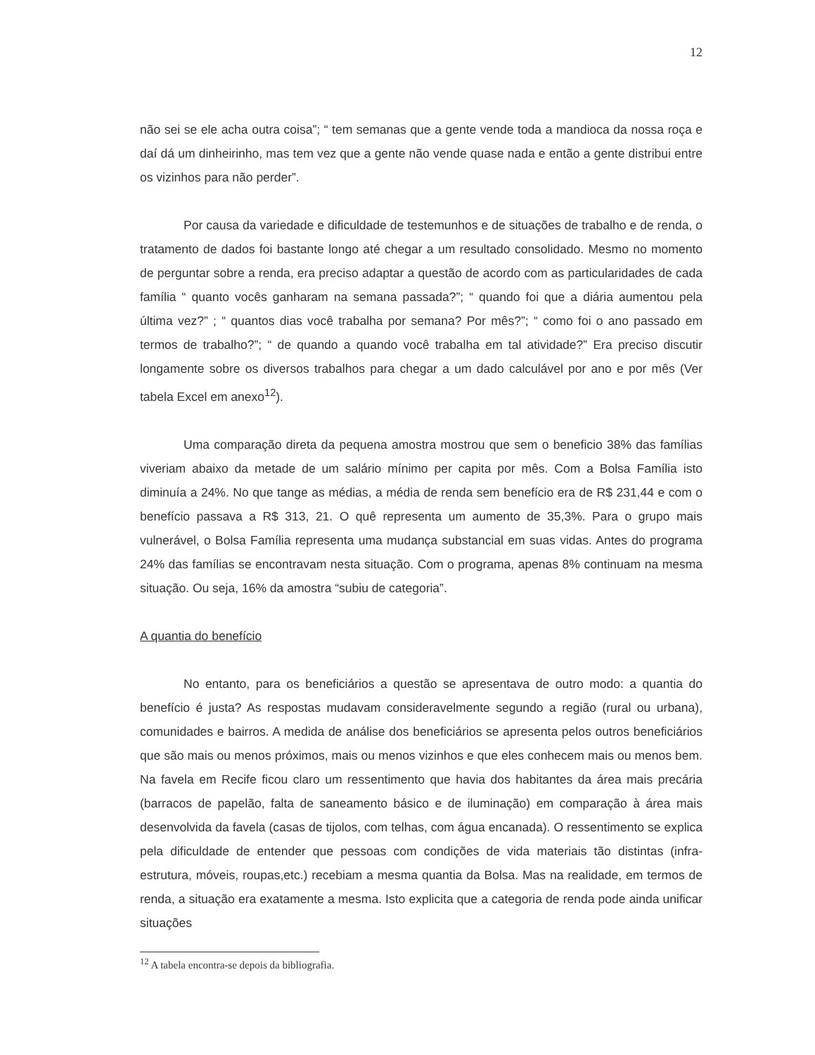12
não sei se ele acha outra coisa”; “ tem semanas que a gente vende toda a mandioca da nossa roça e daí dá um dinheirinho, mas tem vez que a gente não vende quase nada e então a gente distribui entre os vizinhos para não perder”.
Por causa da variedade e dificuldade de testemunhos e de situações de trabalho e de renda, o tratamento de dados foi bastante longo até chegar a um resultado consolidado. Mesmo no momento de perguntar sobre a renda, era preciso adaptar a questão de acordo com as particularidades de cada família “ quanto vocês ganharam na semana passada?”; “ quando foi que a diária aumentou pela última vez?” ; “ quantos dias você trabalha por semana? Por mês?”; “ como foi o ano passado em termos de trabalho?”; “ de quando a quando você trabalha em tal atividade?” Era preciso discutir longamente sobre os diversos trabalhos para chegar a um dado calculável por ano e por mês (Ver tabela Excel em anexo<sup>12</sup>).
Uma comparação direta da pequena amostra mostrou que sem o beneficio 38% das famílias viveriam abaixo da metade de um salário mínimo per capita por mês. Com a Bolsa Família isto diminuía a 24%. No que tange as médias, a média de renda sem benefício era de R$ 231,44 e com o benefício passava a R$ 313, 21. O quê representa um aumento de 35,3%. Para o grupo mais vulnerável, o Bolsa Família representa uma mudança substancial em suas vidas. Antes do programa 24% das famílias se encontravam nesta situação. Com o programa, apenas 8% continuam na mesma situação. Ou seja, 16% da amostra “subiu de categoria”.
A quantia do benefício
No entanto, para os beneficiários a questão se apresentava de outro modo: a quantia do benefício é justa? As respostas mudavam consideravelmente segundo a região (rural ou urbana), comunidades e bairros. A medida de análise dos beneficiários se apresenta pelos outros beneficiários que são mais ou menos próximos, mais ou menos vizinhos e que eles conhecem mais ou menos bem. Na favela em Recife ficou claro um ressentimento que havia dos habitantes da área mais precária (barracos de papelão, falta de saneamento básico e de iluminação) em comparação à área mais desenvolvida da favela (casas de tijolos, com telhas, com água encanada). O ressentimento se explica pela dificuldade de entender que pessoas com condições de vida materiais tão distintas (infra-estrutura, móveis, roupas,etc.) recebiam a mesma quantia da Bolsa. Mas na realidade, em termos de renda, a situação era exatamente a mesma. Isto explicita que a categoria de renda pode ainda unificar situações
<sup>12</sup> A tabela encontra-se depois da bibliografia.